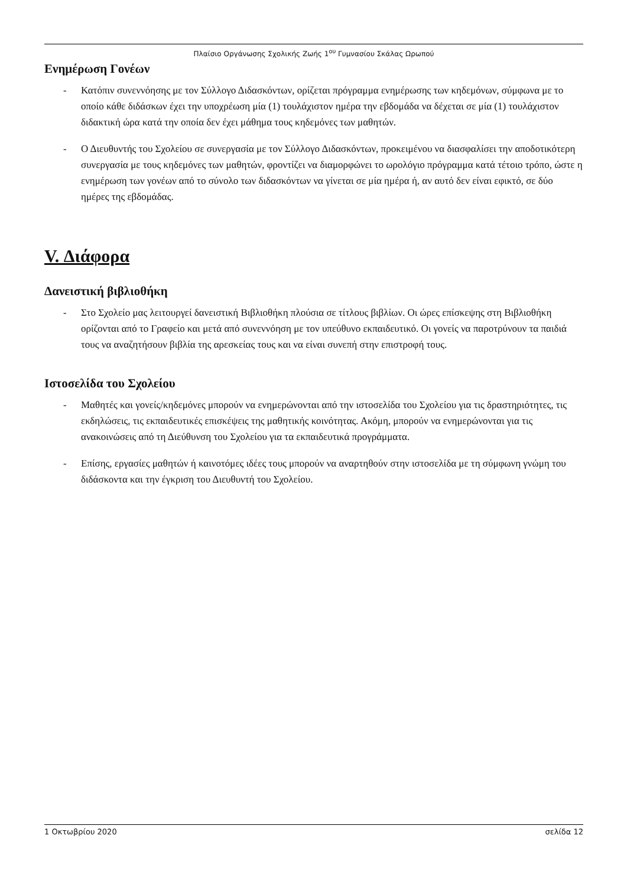Πλαίσιο Οργάνωσης Σχολικής Ζωής 1<sup>ου</sup> Γυμνασίου Σκάλας Ωρωπού
Ενημέρωση Γονέων
- Κατόπιν συνεννόησης με τον Σύλλογο Διδασκόντων, ορίζεται πρόγραμμα ενημέρωσης των κηδεμόνων, σύμφωνα με το οποίο κάθε διδάσκων έχει την υποχρέωση μία (1) τουλάχιστον ημέρα την εβδομάδα να δέχεται σε μία (1) τουλάχιστον διδακτική ώρα κατά την οποία δεν έχει μάθημα τους κηδεμόνες των μαθητών.
- Ο Διευθυντής του Σχολείου σε συνεργασία με τον Σύλλογο Διδασκόντων, προκειμένου να διασφαλίσει την αποδοτικότερη συνεργασία με τους κηδεμόνες των μαθητών, φροντίζει να διαμορφώνει το ωρολόγιο πρόγραμμα κατά τέτοιο τρόπο, ώστε η ενημέρωση των γονέων από το σύνολο των διδασκόντων να γίνεται σε μία ημέρα ή, αν αυτό δεν είναι εφικτό, σε δύο ημέρες της εβδομάδας.
V. Διάφορα
Δανειστική βιβλιοθήκη
- Στο Σχολείο μας λειτουργεί δανειστική Βιβλιοθήκη πλούσια σε τίτλους βιβλίων. Οι ώρες επίσκεψης στη Βιβλιοθήκη ορίζονται από το Γραφείο και μετά από συνεννόηση με τον υπεύθυνο εκπαιδευτικό. Οι γονείς να παροτρύνουν τα παιδιά τους να αναζητήσουν βιβλία της αρεσκείας τους και να είναι συνεπή στην επιστροφή τους.
Ιστοσελίδα του Σχολείου
- Μαθητές και γονείς/κηδεμόνες μπορούν να ενημερώνονται από την ιστοσελίδα του Σχολείου για τις δραστηριότητες, τις εκδηλώσεις, τις εκπαιδευτικές επισκέψεις της μαθητικής κοινότητας. Ακόμη, μπορούν να ενημερώνονται για τις ανακοινώσεις από τη Διεύθυνση του Σχολείου για τα εκπαιδευτικά προγράμματα.
- Επίσης, εργασίες μαθητών ή καινοτόμες ιδέες τους μπορούν να αναρτηθούν στην ιστοσελίδα με τη σύμφωνη γνώμη του διδάσκοντα και την έγκριση του Διευθυντή του Σχολείου.
1 Οκτωβρίου 2020 σελίδα 12